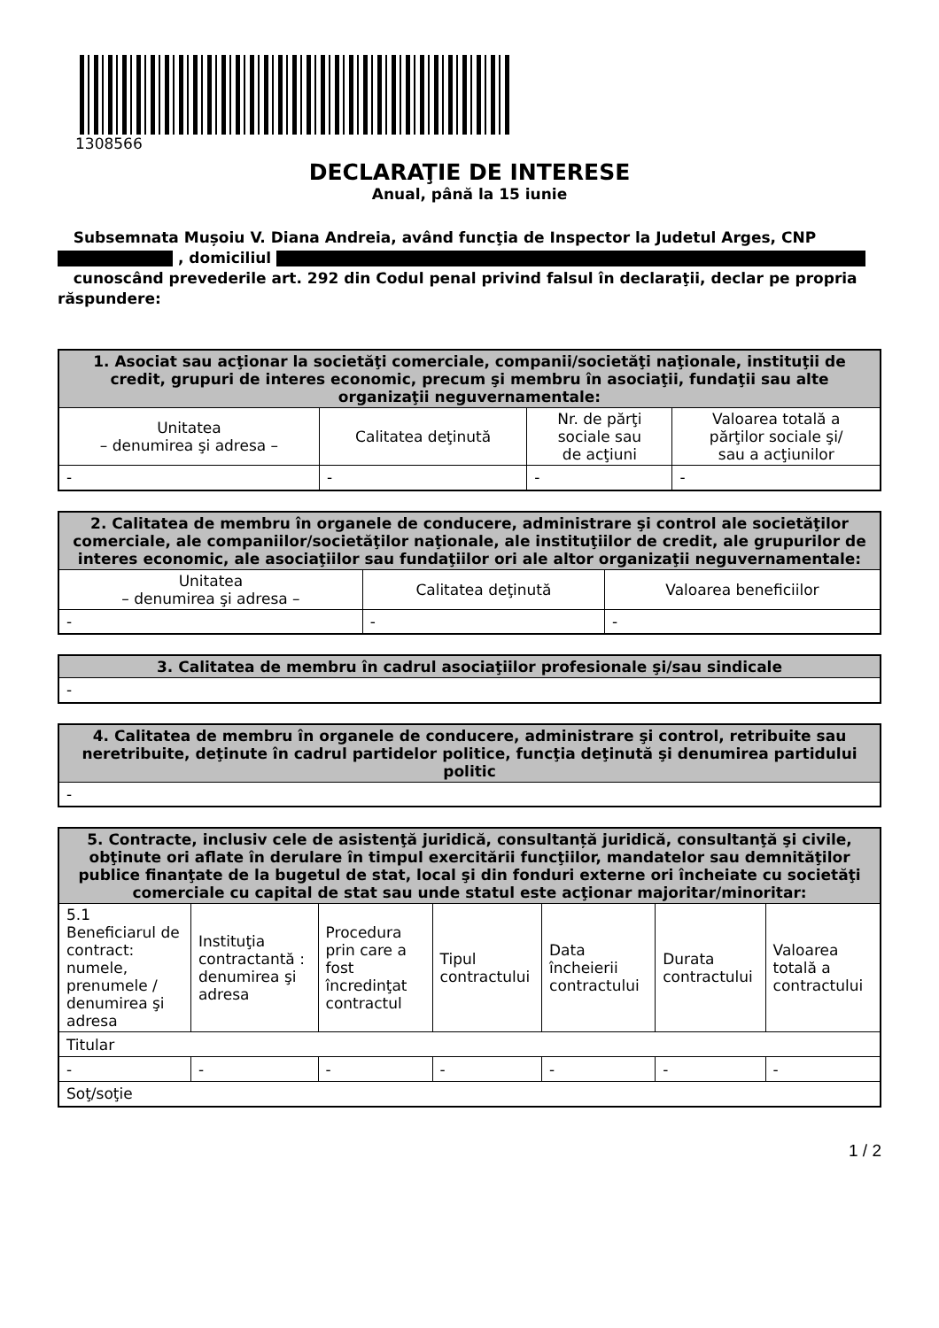1308566
DECLARAŢIE DE INTERESE
Anual, până la 15 iunie
Subsemnata Mușoiu V. Diana Andreia, având funcţia de Inspector la Judetul Arges, CNP
, domiciliul
cunoscând prevederile art. 292 din Codul penal privind falsul în declaraţii, declar pe propria răspundere:
| 1. Asociat sau acţionar la societăţi comerciale, companii/societăţi naţionale, instituţii de credit, grupuri de interes economic, precum şi membru în asociaţii, fundaţii sau alte organizaţii neguvernamentale: | | | |
| --- | --- | --- | --- |
| Unitatea – denumirea şi adresa – | Calitatea deţinută | Nr. de părţi sociale sau de acţiuni | Valoarea totală a părţilor sociale şi/ sau a acţiunilor |
| - | - | - | - |
| 2. Calitatea de membru în organele de conducere, administrare şi control ale societăţilor comerciale, ale companiilor/societăţilor naţionale, ale instituţiilor de credit, ale grupurilor de interes economic, ale asociaţiilor sau fundaţiilor ori ale altor organizaţii neguvernamentale: | | |
| --- | --- | --- |
| Unitatea – denumirea şi adresa – | Calitatea deţinută | Valoarea beneficiilor |
| - | - | - |
| 3. Calitatea de membru în cadrul asociaţiilor profesionale şi/sau sindicale |
| --- |
| - |
| 4. Calitatea de membru în organele de conducere, administrare şi control, retribuite sau neretribuite, deţinute în cadrul partidelor politice, funcţia deţinută şi denumirea partidului politic |
| --- |
| - |
| 5. Contracte, inclusiv cele de asistenţă juridică, consultanță juridică, consultanţă şi civile, obţinute ori aflate în derulare în timpul exercitării funcţiilor, mandatelor sau demnităţilor publice finanţate de la bugetul de stat, local şi din fonduri externe ori încheiate cu societăţi comerciale cu capital de stat sau unde statul este acţionar majoritar/minoritar: | | | | | | |
| --- | --- | --- | --- | --- | --- | --- |
| 5.1 Beneficiarul de contract: numele, prenumele / denumirea şi adresa | Instituţia contractantă : denumirea şi adresa | Procedura prin care a fost încredinţat contractul | Tipul contractului | Data încheierii contractului | Durata contractului | Valoarea totală a contractului |
| Titular | | | | | | |
| - | - | - | - | - | - | - |
| Soţ/soţie | | | | | | |
1 / 2